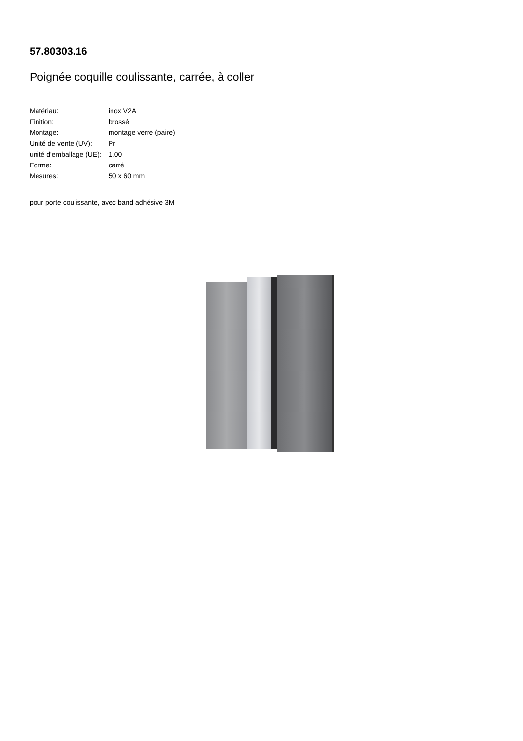57.80303.16
Poignée coquille coulissante, carrée, à coller
| Matériau: | inox V2A |
| Finition: | brossé |
| Montage: | montage verre (paire) |
| Unité de vente (UV): | Pr |
| unité d'emballage (UE): | 1.00 |
| Forme: | carré |
| Mesures: | 50 x 60 mm |
pour porte coulissante, avec band adhésive 3M